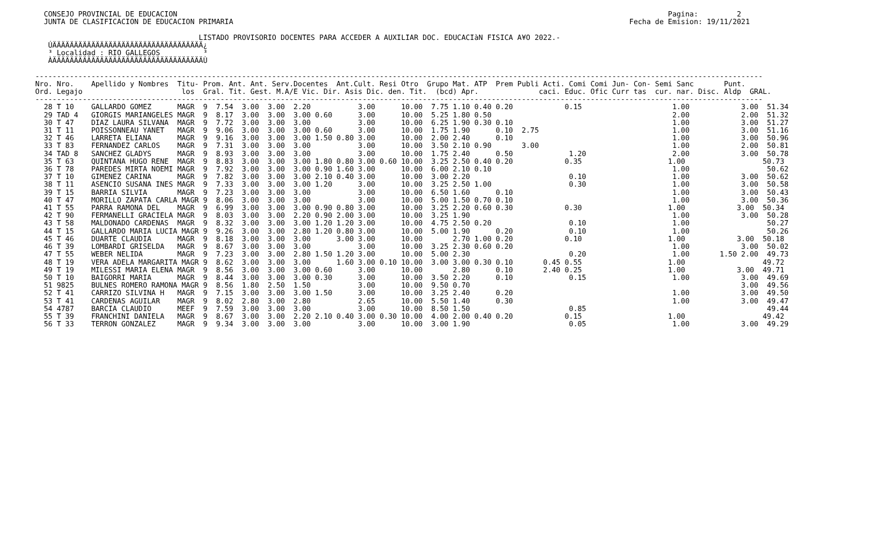CONSEJO PROVINCIAL DE EDUCACION                                                                                                                  Pagina:         2
  JUNTA DE CLASIFICACION DE EDUCACION PRIMARIA                                                                                            Fecha de Emision: 19/11/2021

                                      LISTADO PROVISORIO DOCENTES PARA ACCEDER A AUXILIAR DOC. EDUCACIàN FISICA A¥O 2022.-
   ÚÄÄÄÄÄÄÄÄÄÄÄÄÄÄÄÄÄÄÄÄÄÄÄÄÄÄÄÄÄÄÄÄÄÄÄ¿
   ³ Localidad : RIO GALLEGOS          ³
   ÀÄÄÄÄÄÄÄÄÄÄÄÄÄÄÄÄÄÄÄÄÄÄÄÄÄÄÄÄÄÄÄÄÄÄÄÙ

-------------------------------------------------------------------------------------------------------------------------------------------------------------------------
Nro. Nro.    Apellido y Nombres  Titu- Prom. Ant. Ant. Serv.Docentes  Ant.Cult. Resi Otro  Grupo Mat. ATP  Prem Publi Acti. Comi Comi Jun- Con- Semi Sanc       Punt.
Ord. Legajo                       los  Gral. Tit. Gest. M.A/E Vic. Dir. Asis Dic. den. Tit.  (bcd) Apr.              caci. Educ. Ofic Curr tas  cur. nar. Disc. Aldp  GRAL.
-------------------------------------------------------------------------------------------------------------------------------------------------------------------------
  28 T 10    GALLARDO GOMEZ      MAGR  9  7.54  3.00  3.00  2.20           3.00      10.00  7.75 1.10 0.40 0.20            0.15                     1.00            3.00  51.34
  29 TAD 4   GIORGIS MARIANGELES MAGR  9  8.17  3.00  3.00  3.00 0.60      3.00      10.00  5.25 1.80 0.50                                          2.00            2.00  51.32
  30 T 47    DIAZ LAURA SILVANA  MAGR  9  7.72  3.00  3.00  3.00           3.00      10.00  6.25 1.90 0.30 0.10                                     1.00            3.00  51.27
  31 T 11    POISSONNEAU YANET   MAGR  9  9.06  3.00  3.00  3.00 0.60      3.00      10.00  1.75 1.90      0.10  2.75                               1.00            3.00  51.16
  32 T 46    LARRETA ELIANA      MAGR  9  9.16  3.00  3.00  3.00 1.50 0.80 3.00      10.00  2.00 2.40      0.10                                     1.00            3.00  50.96
  33 T 83    FERNANDEZ CARLOS    MAGR  9  7.31  3.00  3.00  3.00           3.00      10.00  3.50 2.10 0.90       3.00                               1.00            2.00  50.81
  34 TAD 8   SANCHEZ GLADYS      MAGR  9  8.93  3.00  3.00  3.00           3.00      10.00  1.75 2.40      0.50             1.20                    2.00            3.00  50.78
  35 T 63    QUINTANA HUGO RENE  MAGR  9  8.83  3.00  3.00  3.00 1.80 0.80 3.00 0.60 10.00  3.25 2.50 0.40 0.20            0.35                    1.00                  50.73
  36 T 78    PAREDES MIRTA NOEMI MAGR  9  7.92  3.00  3.00  3.00 0.90 1.60 3.00      10.00  6.00 2.10 0.10                                          1.00                  50.62
  37 T 10    GIMENEZ CARINA      MAGR  9  7.82  3.00  3.00  3.00 2.10 0.40 3.00      10.00  3.00 2.20                       0.10                    1.00            3.00  50.62
  38 T 11    ASENCIO SUSANA INES MAGR  9  7.33  3.00  3.00  3.00 1.20      3.00      10.00  3.25 2.50 1.00                  0.30                    1.00            3.00  50.58
  39 T 15    BARRIA SILVIA       MAGR  9  7.23  3.00  3.00  3.00           3.00      10.00  6.50 1.60      0.10                                     1.00            3.00  50.43
  40 T 47    MORILLO ZAPATA CARLA MAGR 9  8.06  3.00  3.00  3.00           3.00      10.00  5.00 1.50 0.70 0.10                                     1.00            3.00  50.36
  41 T 55    PARRA RAMONA DEL    MAGR  9  6.99  3.00  3.00  3.00 0.90 0.80 3.00      10.00  3.25 2.20 0.60 0.30            0.30                    1.00            3.00  50.34
  42 T 90    FERMANELLI GRACIELA MAGR  9  8.03  3.00  3.00  2.20 0.90 2.00 3.00      10.00  3.25 1.90                                               1.00            3.00  50.28
  43 T 58    MALDONADO CARDENAS  MAGR  9  8.32  3.00  3.00  3.00 1.20 1.20 3.00      10.00  4.75 2.50 0.20                  0.10                    1.00                  50.27
  44 T 15    GALLARDO MARIA LUCIA MAGR 9  9.26  3.00  3.00  2.80 1.20 0.80 3.00      10.00  5.00 1.90      0.20             0.10                    1.00                  50.26
  45 T 46    DUARTE CLAUDIA      MAGR  9  8.18  3.00  3.00  3.00      3.00 3.00      10.00       2.70 1.00 0.20            0.10                    1.00            3.00  50.18
  46 T 39    LOMBARDI GRISELDA   MAGR  9  8.67  3.00  3.00  3.00           3.00      10.00  3.25 2.30 0.60 0.20                                     1.00            3.00  50.02
  47 T 55    WEBER NELIDA        MAGR  9  7.23  3.00  3.00  2.80 1.50 1.20 3.00      10.00  5.00 2.30                       0.20                    1.00       1.50 2.00  49.73
  48 T 19    VERA ADELA MARGARITA MAGR 9  8.62  3.00  3.00  3.00      1.60 3.00 0.10 10.00  3.00 3.00 0.30 0.10       0.45 0.55                    1.00                  49.72
  49 T 19    MILESSI MARIA ELENA MAGR  9  8.56  3.00  3.00  3.00 0.60      3.00      10.00       2.80      0.10       2.40 0.25                    1.00            3.00  49.71
  50 T 10    BAIGORRI MARIA      MAGR  9  8.44  3.00  3.00  3.00 0.30      3.00      10.00  3.50 2.20      0.10             0.15                    1.00            3.00  49.69
  51 9825    BULNES ROMERO RAMONA MAGR 9  8.56  1.80  2.50  1.50           3.00      10.00  9.50 0.70                                                               3.00  49.56
  52 T 41    CARRIZO SILVINA H   MAGR  9  7.15  3.00  3.00  3.00 1.50      3.00      10.00  3.25 2.40      0.20                                     1.00            3.00  49.50
  53 T 41    CARDENAS AGUILAR    MAGR  9  8.02  2.80  3.00  2.80           2.65      10.00  5.50 1.40      0.30                                     1.00            3.00  49.47
  54 4787    BARCIA CLAUDIO      MEEF  9  7.59  3.00  3.00  3.00           3.00      10.00  8.50 1.50                       0.85                                          49.44
  55 T 39    FRANCHINI DANIELA   MAGR  9  8.67  3.00  3.00  2.20 2.10 0.40 3.00 0.30 10.00  4.00 2.00 0.40 0.20            0.15                    1.00                  49.42
  56 T 33    TERRON GONZALEZ     MAGR  9  9.34  3.00  3.00  3.00           3.00      10.00  3.00 1.90                       0.05                    1.00            3.00  49.29